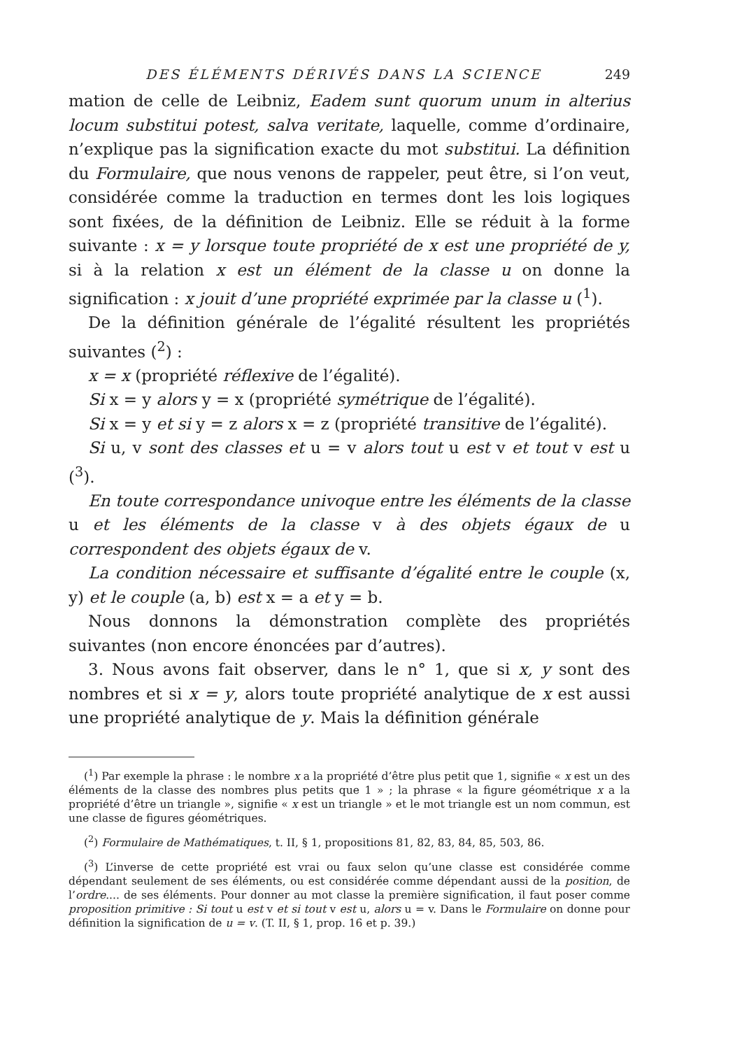DES ÉLÉMENTS DÉRIVÉS DANS LA SCIENCE 249
mation de celle de Leibniz, Eadem sunt quorum unum in alterius locum substitui potest, salva veritate, laquelle, comme d’ordinaire, n’explique pas la signification exacte du mot substitui. La définition du Formulaire, que nous venons de rappeler, peut être, si l’on veut, considérée comme la traduction en termes dont les lois logiques sont fixées, de la définition de Leibniz. Elle se réduit à la forme suivante : x = y lorsque toute propriété de x est une propriété de y, si à la relation x est un élément de la classe u on donne la signification : x jouit d’une propriété exprimée par la classe u (<sup>1</sup>).
De la définition générale de l’égalité résultent les propriétés suivantes (<sup>2</sup>) :
x = x (propriété réflexive de l’égalité).
Si x = y alors y = x (propriété symétrique de l’égalité).
Si x = y et si y = z alors x = z (propriété transitive de l’égalité).
Si u, v sont des classes et u = v alors tout u est v et tout v est u (<sup>3</sup>).
En toute correspondance univoque entre les éléments de la classe u et les éléments de la classe v à des objets égaux de u correspondent des objets égaux de v.
La condition nécessaire et suffisante d’égalité entre le couple (x, y) et le couple (a, b) est x = a et y = b.
Nous donnons la démonstration complète des propriétés suivantes (non encore énoncées par d’autres).
3. Nous avons fait observer, dans le n° 1, que si x, y sont des nombres et si x = y, alors toute propriété analytique de x est aussi une propriété analytique de y. Mais la définition générale
(<sup>1</sup>) Par exemple la phrase : le nombre x a la propriété d’être plus petit que 1, signifie « x est un des éléments de la classe des nombres plus petits que 1 » ; la phrase « la figure géométrique x a la propriété d’être un triangle », signifie « x est un triangle » et le mot triangle est un nom commun, est une classe de figures géométriques.
(<sup>2</sup>) Formulaire de Mathématiques, t. II, § 1, propositions 81, 82, 83, 84, 85, 503, 86.
(<sup>3</sup>) L’inverse de cette propriété est vrai ou faux selon qu’une classe est considérée comme dépendant seulement de ses éléments, ou est considérée comme dépendant aussi de la position, de l’ordre.... de ses éléments. Pour donner au mot classe la première signification, il faut poser comme proposition primitive : Si tout u est v et si tout v est u, alors u = v. Dans le Formulaire on donne pour définition la signification de u = v. (T. II, § 1, prop. 16 et p. 39.)